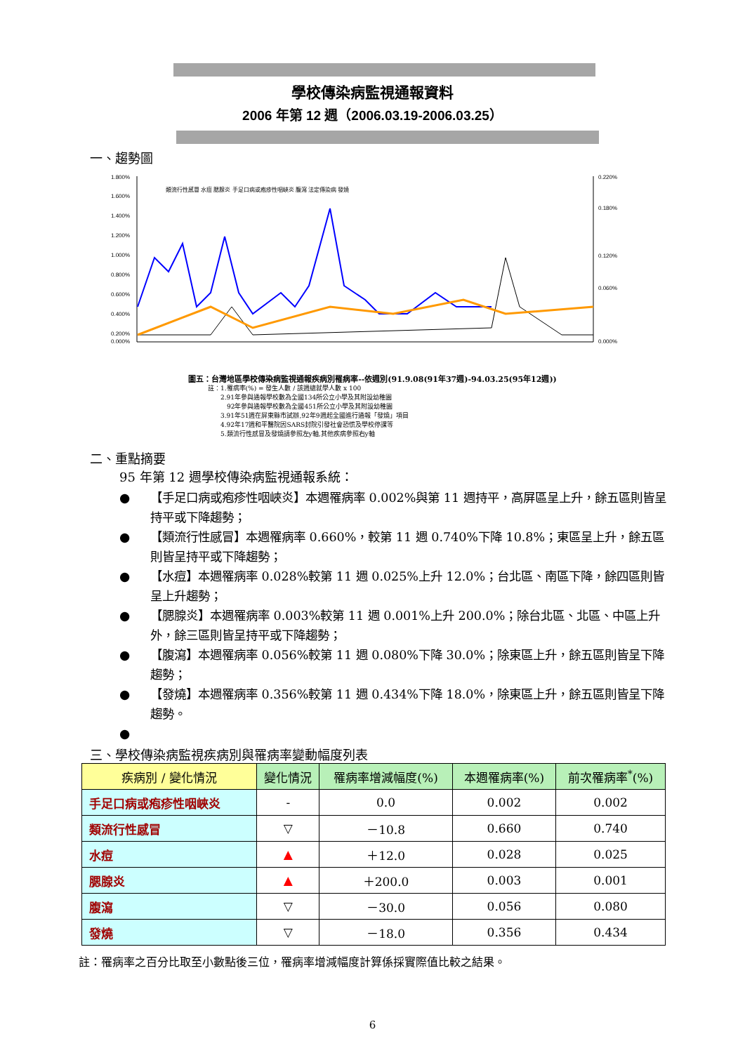學校傳染病監視通報資料
2006 年第 12 週（2006.03.19-2006.03.25）
一、趨勢圖
1.800%
1.600%
1.400%
1.200%
1.000%
0.800%
0.600%
0.400%
0.200%
0.000%
0.220%
0.180%
0.120%
0.060%
0.000%
類流行性感冒 水痘 腮腺炎 手足口病或疱疹性咽峽炎 腹瀉 法定傳染病 發燒
圖五：台灣地區學校傳染病監視通報疾病別罹病率--依週別(91.9.08(91年37週)-94.03.25(95年12週))
註：1.罹病率(%) = 發生人數 / 該週總就學人數 x 100
　　2.91年參與通報學校數為全國134所公立小學及其附設幼稚園
　　　92年參與通報學校數為全國451所公立小學及其附設幼稚園
　　3.91年51週在屏東縣市試辦,92年9週起全國進行通報「發燒」項目
　　4.92年17週和平醫院因SARS封院引發社會恐慌及學校停課等
　　5.類流行性感冒及發燒請參照左y軸,其他疾病參照右y軸
二、重點摘要
95 年第 12 週學校傳染病監視通報系統：
● 【手足口病或疱疹性咽峽炎】本週罹病率 0.002%與第 11 週持平，高屏區呈上升，餘五區則皆呈持平或下降趨勢；
● 【類流行性感冒】本週罹病率 0.660%，較第 11 週 0.740%下降 10.8%；東區呈上升，餘五區則皆呈持平或下降趨勢；
● 【水痘】本週罹病率 0.028%較第 11 週 0.025%上升 12.0%；台北區、南區下降，餘四區則皆呈上升趨勢；
● 【腮腺炎】本週罹病率 0.003%較第 11 週 0.001%上升 200.0%；除台北區、北區、中區上升外，餘三區則皆呈持平或下降趨勢；
● 【腹瀉】本週罹病率 0.056%較第 11 週 0.080%下降 30.0%；除東區上升，餘五區則皆呈下降趨勢；
● 【發燒】本週罹病率 0.356%較第 11 週 0.434%下降 18.0%，除東區上升，餘五區則皆呈下降趨勢。
●
三、學校傳染病監視疾病別與罹病率變動幅度列表
| 疾病別 / 變化情況 | 變化情況 | 罹病率增減幅度(%) | 本週罹病率(%) | 前次罹病率<sup>*</sup>(%) |
| --- | --- | --- | --- | --- |
| 手足口病或疱疹性咽峽炎 | - | 0.0 | 0.002 | 0.002 |
| 類流行性感冒 | ▽ | －10.8 | 0.660 | 0.740 |
| 水痘 | ▲ | ＋12.0 | 0.028 | 0.025 |
| 腮腺炎 | ▲ | ＋200.0 | 0.003 | 0.001 |
| 腹瀉 | ▽ | －30.0 | 0.056 | 0.080 |
| 發燒 | ▽ | －18.0 | 0.356 | 0.434 |
註：罹病率之百分比取至小數點後三位，罹病率增減幅度計算係採實際值比較之結果。
6